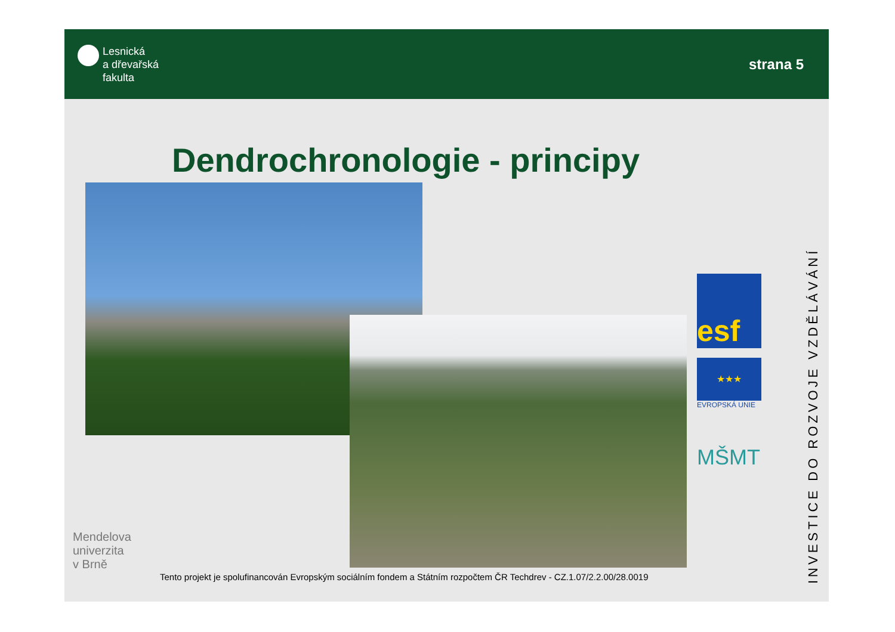Lesnická
a dřevařská
fakulta
strana 5
Dendrochronologie - principy
Mendelova
univerzita
v Brně
esf
★★★
EVROPSKÁ UNIE
MŠMT
INVESTICE DO ROZVOJE VZDĚLÁVÁNÍ
Tento projekt je spolufinancován Evropským sociálním fondem a Státním rozpočtem ČR Techdrev - CZ.1.07/2.2.00/28.0019